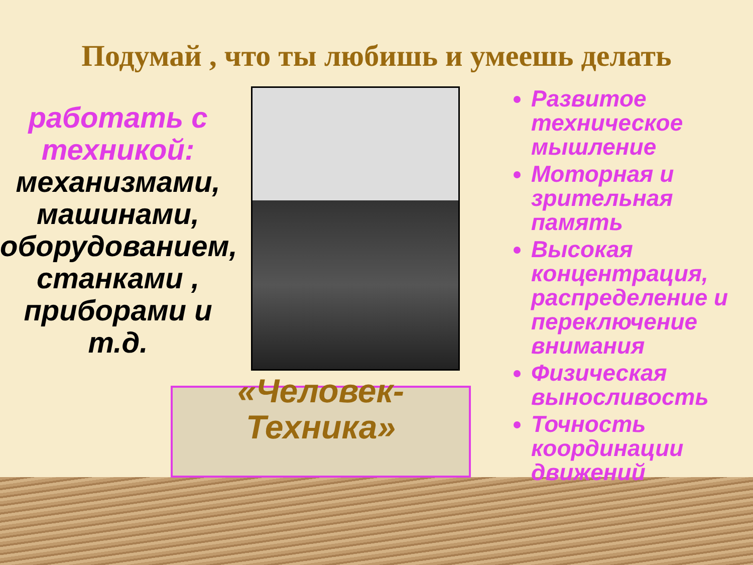Подумай , что ты любишь и умеешь делать
работать с техникой: механизмами, машинами, оборудованием, станками , приборами и т.д.
«Человек-Техника»
Развитое техническое мышление
Моторная и зрительная память
Высокая концентрация, распределение и переключение внимания
Физическая выносливость
Точность координации движений